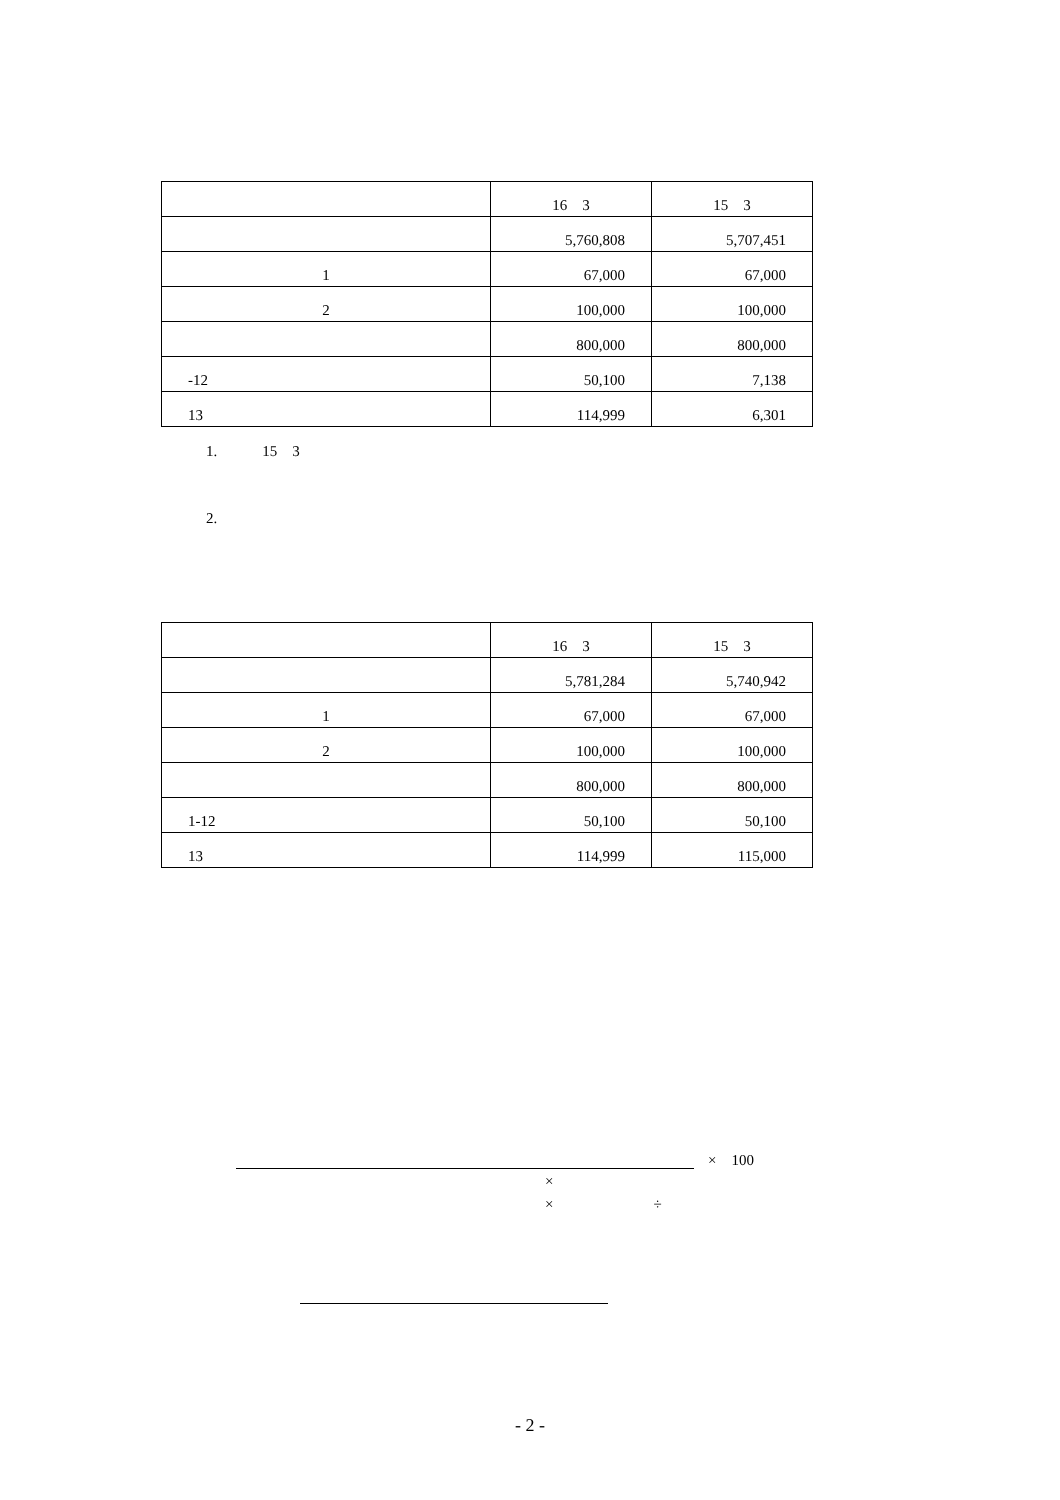| | 16 3 | 15 3 |
| | 5,760,808 | 5,707,451 |
| 1 | 67,000 | 67,000 |
| 2 | 100,000 | 100,000 |
| | 800,000 | 800,000 |
| -12 | 50,100 | 7,138 |
| 13 | 114,999 | 6,301 |
1.　　　15　3
2.
| | 16 3 | 15 3 |
| | 5,781,284 | 5,740,942 |
| 1 | 67,000 | 67,000 |
| 2 | 100,000 | 100,000 |
| | 800,000 | 800,000 |
| 1-12 | 50,100 | 50,100 |
| 13 | 114,999 | 115,000 |
×　100
×
× ÷
- 2 -